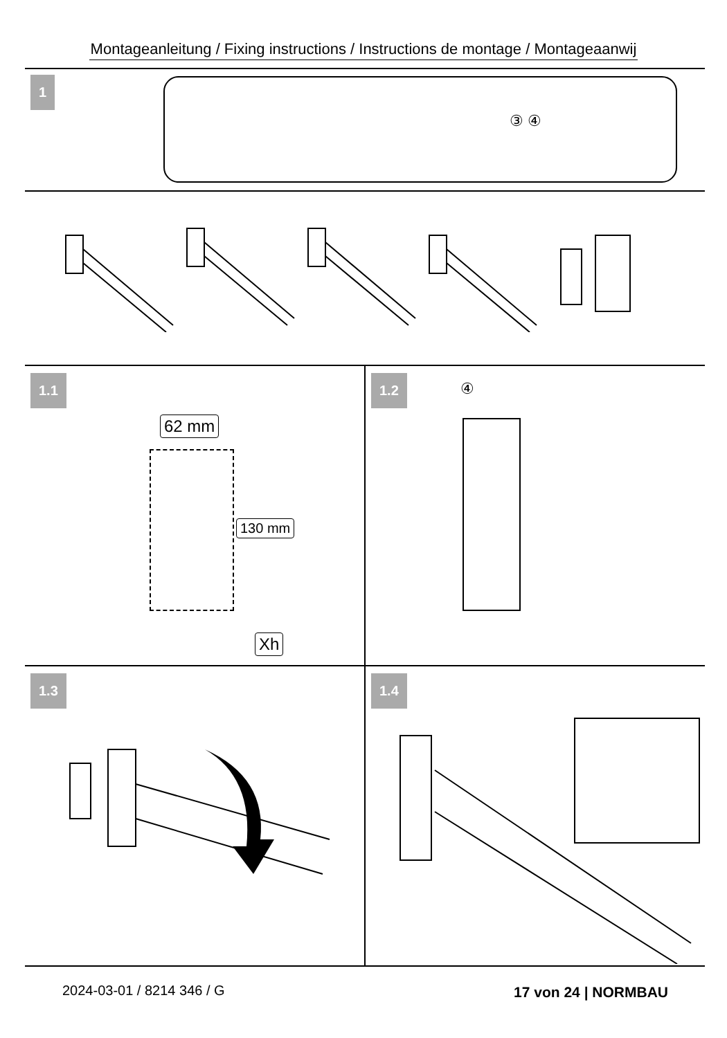Montageanleitung / Fixing instructions / Instructions de montage / Montageaanwij
1
③ ④
1.1
62 mm
130 mm
Xh
1.2
④
1.3 1.4
2024-03-01 / 8214 346 / G 17 von 24 | NORMBAU